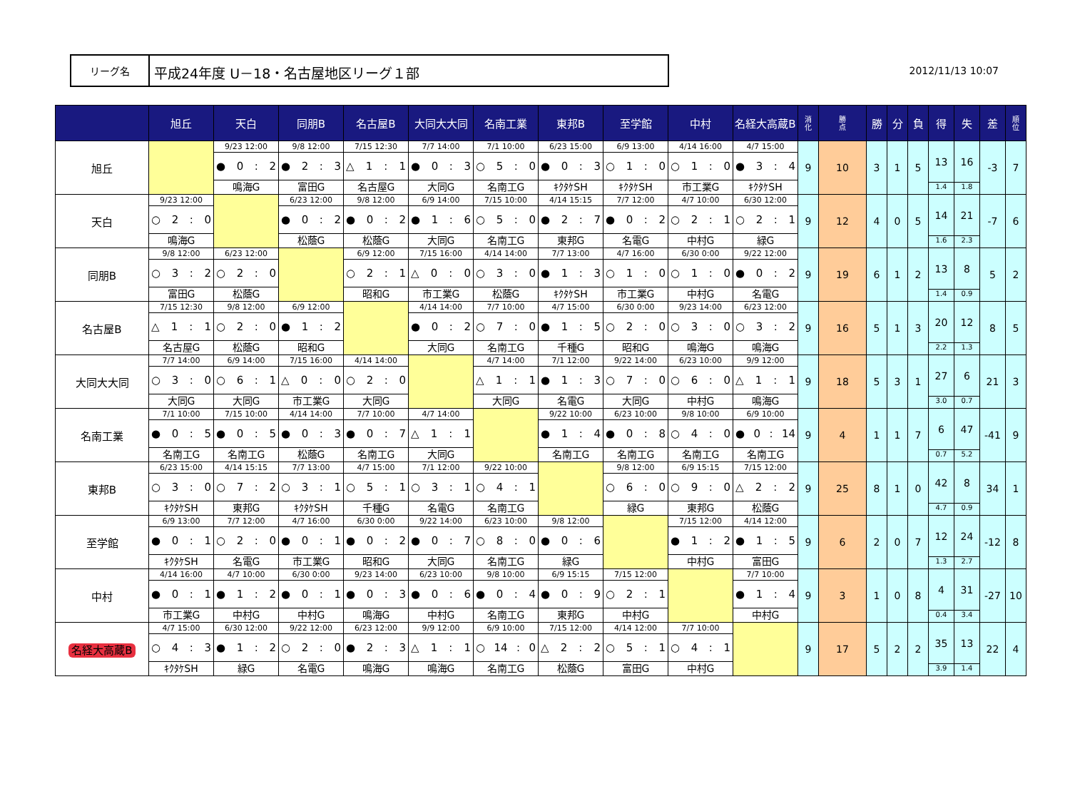リーグ名
平成24年度 U－18・名古屋地区リーグ１部
2012/11/13 10:07
| | 旭丘 | 天白 | 同朋B | 名古屋B | 大同大大同 | 名南工業 | 東邦B | 至学館 | 中村 | 名経大高蔵B | 消 化 | 勝 点 | 勝 | 分 | 負 | 得 | 失 | 差 | 順 位 |
| --- | --- | --- | --- | --- | --- | --- | --- | --- | --- | --- | --- | --- | --- | --- | --- | --- | --- | --- | --- |
| 旭丘 | | 9/23 12:00 ● 0 : 2 鳴海G | 9/8 12:00 ● 2 : 3 富田G | 7/15 12:30 △ 1 : 1 名古屋G | 7/7 14:00 ● 0 : 3 大同G | 7/1 10:00 ○ 5 : 0 名南工G | 6/23 15:00 ● 0 : 3 ｷｸﾀｹSH | 6/9 13:00 ○ 1 : 0 ｷｸﾀｹSH | 4/14 16:00 ○ 1 : 0 市工業G | 4/7 15:00 ● 3 : 4 ｷｸﾀｹSH | 9 | 10 | 3 | 1 | 5 | 13 1.4 | 16 1.8 | -3 | 7 |
| 天白 | 9/23 12:00 ○ 2 : 0 鳴海G | | 6/23 12:00 ● 0 : 2 松蔭G | 9/8 12:00 ● 0 : 2 松蔭G | 6/9 14:00 ● 1 : 6 大同G | 7/15 10:00 ○ 5 : 0 名南工G | 4/14 15:15 ● 2 : 7 東邦G | 7/7 12:00 ● 0 : 2 名電G | 4/7 10:00 ○ 2 : 1 中村G | 6/30 12:00 ○ 2 : 1 緑G | 9 | 12 | 4 | 0 | 5 | 14 1.6 | 21 2.3 | -7 | 6 |
| 同朋B | 9/8 12:00 ○ 3 : 2 富田G | 6/23 12:00 ○ 2 : 0 松蔭G | | 6/9 12:00 ○ 2 : 1 昭和G | 7/15 16:00 △ 0 : 0 市工業G | 4/14 14:00 ○ 3 : 0 松蔭G | 7/7 13:00 ● 1 : 3 ｷｸﾀｹSH | 4/7 16:00 ○ 1 : 0 市工業G | 6/30 0:00 ○ 1 : 0 中村G | 9/22 12:00 ● 0 : 2 名電G | 9 | 19 | 6 | 1 | 2 | 13 1.4 | 8 0.9 | 5 | 2 |
| 名古屋B | 7/15 12:30 △ 1 : 1 名古屋G | 9/8 12:00 ○ 2 : 0 松蔭G | 6/9 12:00 ● 1 : 2 昭和G | | 4/14 14:00 ● 0 : 2 大同G | 7/7 10:00 ○ 7 : 0 名南工G | 4/7 15:00 ● 1 : 5 千種G | 6/30 0:00 ○ 2 : 0 昭和G | 9/23 14:00 ○ 3 : 0 鳴海G | 6/23 12:00 ○ 3 : 2 鳴海G | 9 | 16 | 5 | 1 | 3 | 20 2.2 | 12 1.3 | 8 | 5 |
| 大同大大同 | 7/7 14:00 ○ 3 : 0 大同G | 6/9 14:00 ○ 6 : 1 大同G | 7/15 16:00 △ 0 : 0 市工業G | 4/14 14:00 ○ 2 : 0 大同G | | 4/7 14:00 △ 1 : 1 大同G | 7/1 12:00 ● 1 : 3 名電G | 9/22 14:00 ○ 7 : 0 大同G | 6/23 10:00 ○ 6 : 0 中村G | 9/9 12:00 △ 1 : 1 鳴海G | 9 | 18 | 5 | 3 | 1 | 27 3.0 | 6 0.7 | 21 | 3 |
| 名南工業 | 7/1 10:00 ● 0 : 5 名南工G | 7/15 10:00 ● 0 : 5 名南工G | 4/14 14:00 ● 0 : 3 松蔭G | 7/7 10:00 ● 0 : 7 名南工G | 4/7 14:00 △ 1 : 1 大同G | | 9/22 10:00 ● 1 : 4 名南工G | 6/23 10:00 ● 0 : 8 名南工G | 9/8 10:00 ○ 4 : 0 名南工G | 6/9 10:00 ● 0 : 14 名南工G | 9 | 4 | 1 | 1 | 7 | 6 0.7 | 47 5.2 | -41 | 9 |
| 東邦B | 6/23 15:00 ○ 3 : 0 ｷｸﾀｹSH | 4/14 15:15 ○ 7 : 2 東邦G | 7/7 13:00 ○ 3 : 1 ｷｸﾀｹSH | 4/7 15:00 ○ 5 : 1 千種G | 7/1 12:00 ○ 3 : 1 名電G | 9/22 10:00 ○ 4 : 1 名南工G | | 9/8 12:00 ○ 6 : 0 緑G | 6/9 15:15 ○ 9 : 0 東邦G | 7/15 12:00 △ 2 : 2 松蔭G | 9 | 25 | 8 | 1 | 0 | 42 4.7 | 8 0.9 | 34 | 1 |
| 至学館 | 6/9 13:00 ● 0 : 1 ｷｸﾀｹSH | 7/7 12:00 ○ 2 : 0 名電G | 4/7 16:00 ● 0 : 1 市工業G | 6/30 0:00 ● 0 : 2 昭和G | 9/22 14:00 ● 0 : 7 大同G | 6/23 10:00 ○ 8 : 0 名南工G | 9/8 12:00 ● 0 : 6 緑G | | 7/15 12:00 ● 1 : 2 中村G | 4/14 12:00 ● 1 : 5 富田G | 9 | 6 | 2 | 0 | 7 | 12 1.3 | 24 2.7 | -12 | 8 |
| 中村 | 4/14 16:00 ● 0 : 1 市工業G | 4/7 10:00 ● 1 : 2 中村G | 6/30 0:00 ● 0 : 1 中村G | 9/23 14:00 ● 0 : 3 鳴海G | 6/23 10:00 ● 0 : 6 中村G | 9/8 10:00 ● 0 : 4 名南工G | 6/9 15:15 ● 0 : 9 東邦G | 7/15 12:00 ○ 2 : 1 中村G | | 7/7 10:00 ● 1 : 4 中村G | 9 | 3 | 1 | 0 | 8 | 4 0.4 | 31 3.4 | -27 | 10 |
| 名経大高蔵B | 4/7 15:00 ○ 4 : 3 ｷｸﾀｹSH | 6/30 12:00 ● 1 : 2 緑G | 9/22 12:00 ○ 2 : 0 名電G | 6/23 12:00 ● 2 : 3 鳴海G | 9/9 12:00 △ 1 : 1 鳴海G | 6/9 10:00 ○ 14 : 0 名南工G | 7/15 12:00 △ 2 : 2 松蔭G | 4/14 12:00 ○ 5 : 1 富田G | 7/7 10:00 ○ 4 : 1 中村G | | 9 | 17 | 5 | 2 | 2 | 35 3.9 | 13 1.4 | 22 | 4 |